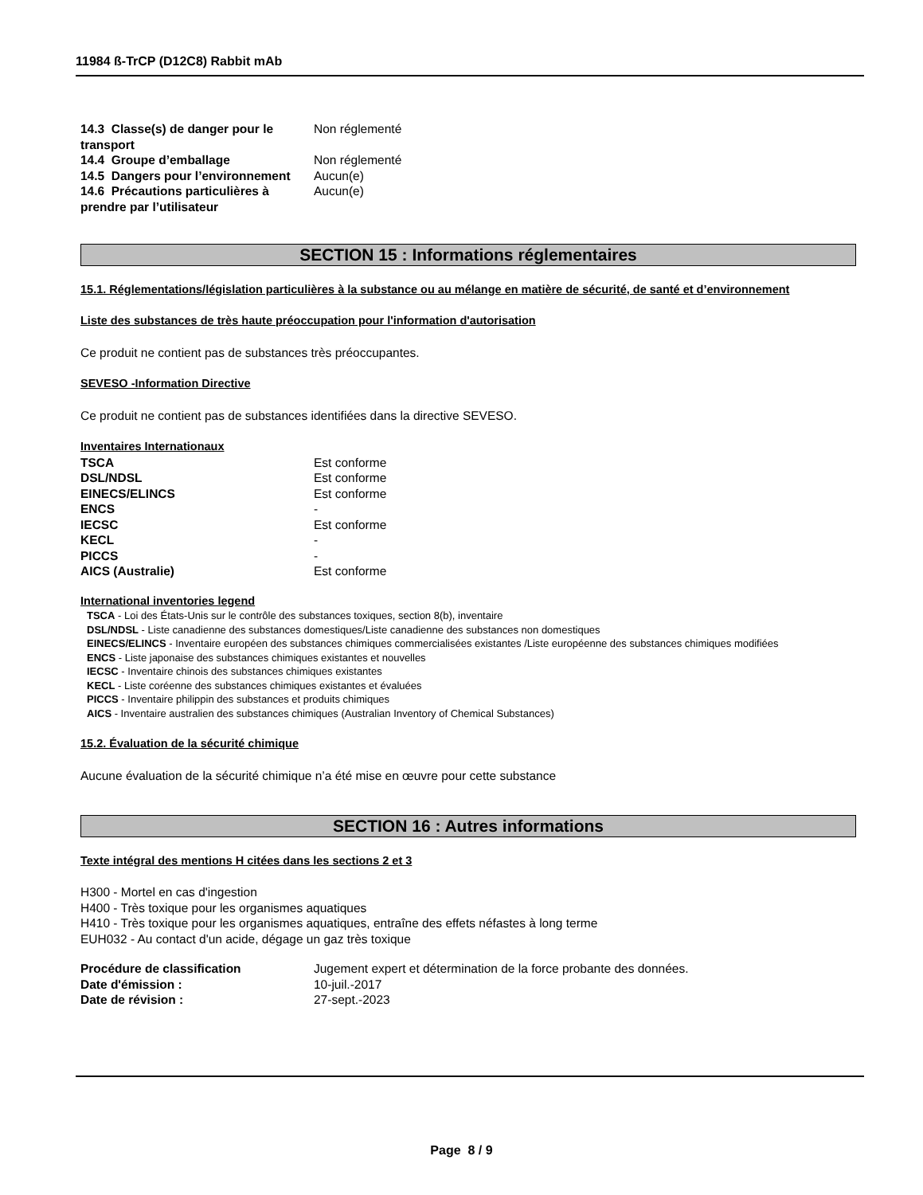11984 ß-TrCP (D12C8) Rabbit mAb
| 14.3 Classe(s) de danger pour le transport | Non réglementé |
| 14.4 Groupe d’emballage | Non réglementé |
| 14.5 Dangers pour l’environnement | Aucun(e) |
| 14.6 Précautions particulières à prendre par l’utilisateur | Aucun(e) |
SECTION 15 : Informations réglementaires
15.1. Réglementations/législation particulières à la substance ou au mélange en matière de sécurité, de santé et d’environnement
Liste des substances de très haute préoccupation pour l'information d'autorisation
Ce produit ne contient pas de substances très préoccupantes.
SEVESO -Information Directive
Ce produit ne contient pas de substances identifiées dans la directive SEVESO.
Inventaires Internationaux
| TSCA | Est conforme |
| DSL/NDSL | Est conforme |
| EINECS/ELINCS | Est conforme |
| ENCS | - |
| IECSC | Est conforme |
| KECL | - |
| PICCS | - |
| AICS (Australie) | Est conforme |
International inventories legend
TSCA - Loi des États-Unis sur le contrôle des substances toxiques, section 8(b), inventaire
DSL/NDSL - Liste canadienne des substances domestiques/Liste canadienne des substances non domestiques
EINECS/ELINCS - Inventaire européen des substances chimiques commercialisées existantes /Liste européenne des substances chimiques modifiées
ENCS - Liste japonaise des substances chimiques existantes et nouvelles
IECSC - Inventaire chinois des substances chimiques existantes
KECL - Liste coréenne des substances chimiques existantes et évaluées
PICCS - Inventaire philippin des substances et produits chimiques
AICS - Inventaire australien des substances chimiques (Australian Inventory of Chemical Substances)
15.2. Évaluation de la sécurité chimique
Aucune évaluation de la sécurité chimique n’a été mise en œuvre pour cette substance
SECTION 16 : Autres informations
Texte intégral des mentions H citées dans les sections 2 et 3
H300 - Mortel en cas d'ingestion
H400 - Très toxique pour les organismes aquatiques
H410 - Très toxique pour les organismes aquatiques, entraîne des effets néfastes à long terme
EUH032 - Au contact d'un acide, dégage un gaz très toxique
| Procédure de classification | Jugement expert et détermination de la force probante des données. |
| Date d'émission : | 10-juil.-2017 |
| Date de révision : | 27-sept.-2023 |
Page 8 / 9